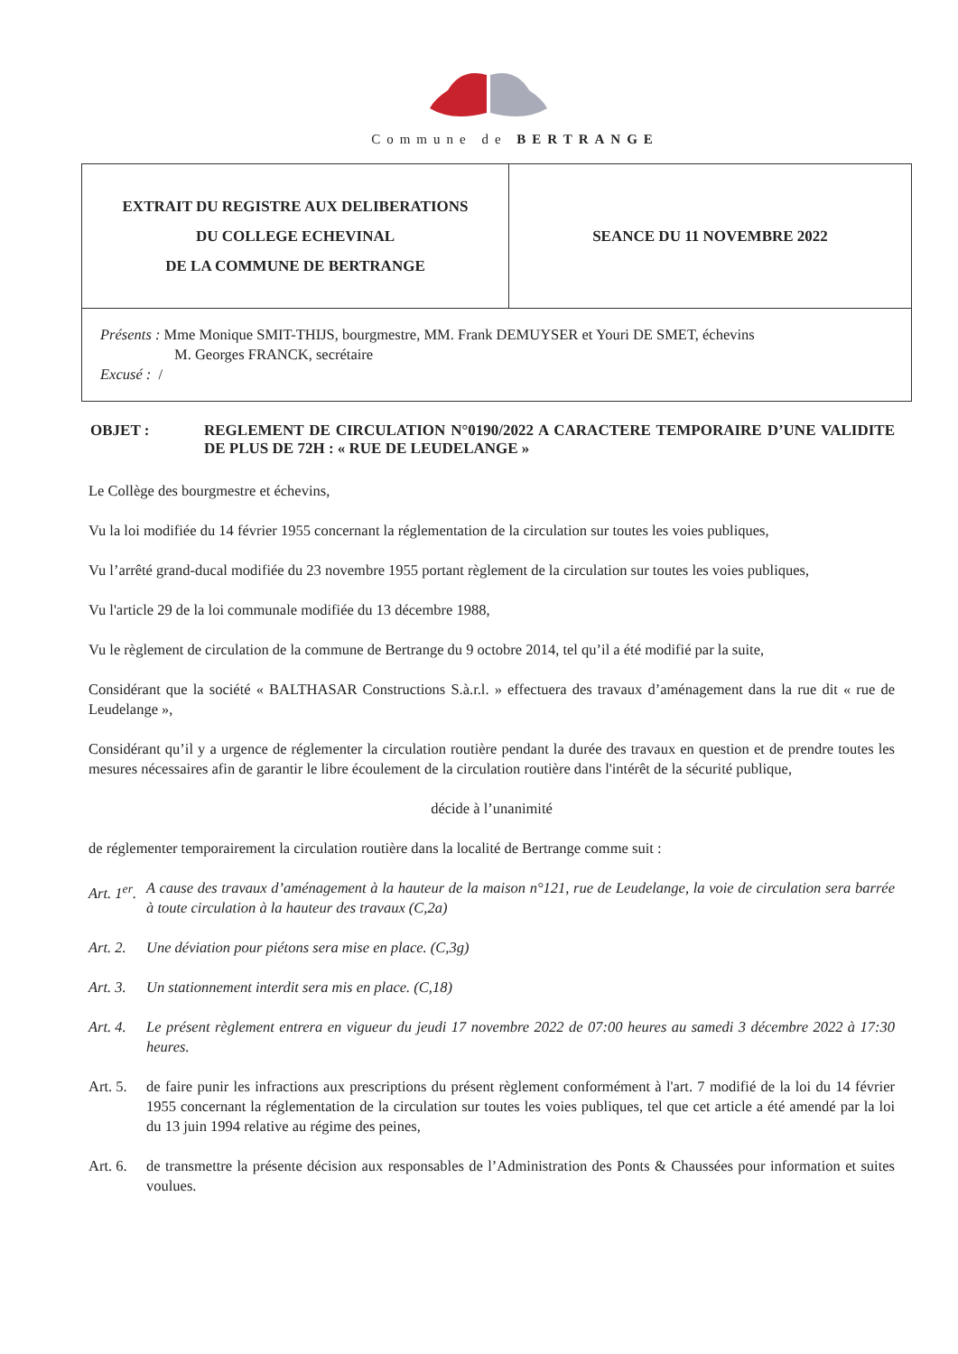Commune de BERTRANGE
| EXTRAIT DU REGISTRE AUX DELIBERATIONS DU COLLEGE ECHEVINAL DE LA COMMUNE DE BERTRANGE | SEANCE DU 11 NOVEMBRE 2022 |
| Présents : Mme Monique SMIT-THIJS, bourgmestre, MM. Frank DEMUYSER et Youri DE SMET, échevins M. Georges FRANCK, secrétaire Excusé : / | |
OBJET : REGLEMENT DE CIRCULATION N°0190/2022 A CARACTERE TEMPORAIRE D’UNE VALIDITE DE PLUS DE 72H : « RUE DE LEUDELANGE »
Le Collège des bourgmestre et échevins,
Vu la loi modifiée du 14 février 1955 concernant la réglementation de la circulation sur toutes les voies publiques,
Vu l’arrêté grand-ducal modifiée du 23 novembre 1955 portant règlement de la circulation sur toutes les voies publiques,
Vu l'article 29 de la loi communale modifiée du 13 décembre 1988,
Vu le règlement de circulation de la commune de Bertrange du 9 octobre 2014, tel qu’il a été modifié par la suite,
Considérant que la société « BALTHASAR Constructions S.à.r.l. » effectuera des travaux d’aménagement dans la rue dit « rue de Leudelange »,
Considérant qu’il y a urgence de réglementer la circulation routière pendant la durée des travaux en question et de prendre toutes les mesures nécessaires afin de garantir le libre écoulement de la circulation routière dans l'intérêt de la sécurité publique,
décide à l’unanimité
de réglementer temporairement la circulation routière dans la localité de Bertrange comme suit :
Art. 1<sup>er</sup>.
A cause des travaux d’aménagement à la hauteur de la maison n°121, rue de Leudelange, la voie de circulation sera barrée à toute circulation à la hauteur des travaux (C,2a)
Art. 2.
Une déviation pour piétons sera mise en place. (C,3g)
Art. 3.
Un stationnement interdit sera mis en place. (C,18)
Art. 4.
Le présent règlement entrera en vigueur du jeudi 17 novembre 2022 de 07:00 heures au samedi 3 décembre 2022 à 17:30 heures.
Art. 5.
de faire punir les infractions aux prescriptions du présent règlement conformément à l'art. 7 modifié de la loi du 14 février 1955 concernant la réglementation de la circulation sur toutes les voies publiques, tel que cet article a été amendé par la loi du 13 juin 1994 relative au régime des peines,
Art. 6.
de transmettre la présente décision aux responsables de l’Administration des Ponts & Chaussées pour information et suites voulues.